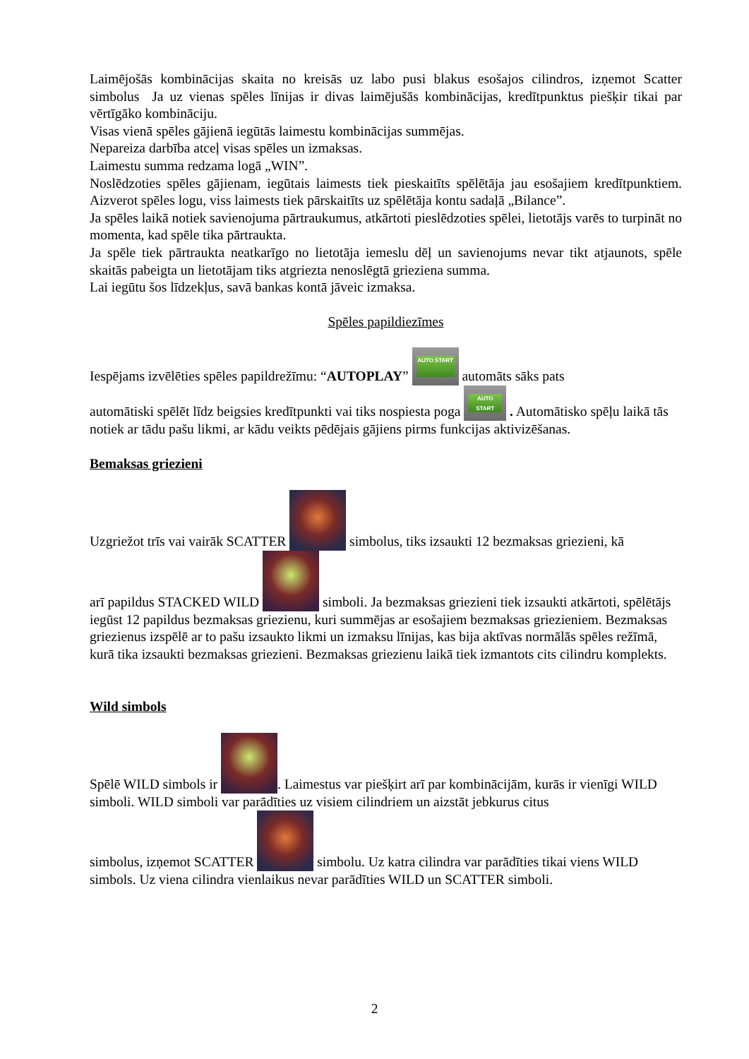Laimējošās kombinācijas skaita no kreisās uz labo pusi blakus esošajos cilindros, izņemot Scatter simbolus Ja uz vienas spēles līnijas ir divas laimējušās kombinācijas, kredītpunktus piešķir tikai par vērtīgāko kombināciju.
Visas vienā spēles gājienā iegūtās laimestu kombinācijas summējas.
Nepareiza darbība atceļ visas spēles un izmaksas.
Laimestu summa redzama logā „WIN”.
Noslēdzoties spēles gājienam, iegūtais laimests tiek pieskaitīts spēlētāja jau esošajiem kredītpunktiem. Aizverot spēles logu, viss laimests tiek pārskaitīts uz spēlētāja kontu sadaļā „Bilance”.
Ja spēles laikā notiek savienojuma pārtraukumus, atkārtoti pieslēdzoties spēlei, lietotājs varēs to turpināt no momenta, kad spēle tika pārtraukta.
Ja spēle tiek pārtraukta neatkarīgo no lietotāja iemeslu dēļ un savienojums nevar tikt atjaunots, spēle skaitās pabeigta un lietotājam tiks atgriezta nenoslēgtā grieziena summa.
Lai iegūtu šos līdzekļus, savā bankas kontā jāveic izmaksa.
Spēles papildiezīmes
Iespējams izvēlēties spēles papildrežīmu: “AUTOPLAY” AUTO START automāts sāks pats
automātiski spēlēt līdz beigsies kredītpunkti vai tiks nospiesta poga AUTO START . Automātisko spēļu laikā tās notiek ar tādu pašu likmi, ar kādu veikts pēdējais gājiens pirms funkcijas aktivizēšanas.
Bemaksas griezieni
Uzgriežot trīs vai vairāk SCATTER simbolus, tiks izsaukti 12 bezmaksas griezieni, kā
arī papildus STACKED WILD simboli. Ja bezmaksas griezieni tiek izsaukti atkārtoti, spēlētājs iegūst 12 papildus bezmaksas griezienu, kuri summējas ar esošajiem bezmaksas griezieniem. Bezmaksas griezienus izspēlē ar to pašu izsaukto likmi un izmaksu līnijas, kas bija aktīvas normālās spēles režīmā, kurā tika izsaukti bezmaksas griezieni. Bezmaksas griezienu laikā tiek izmantots cits cilindru komplekts.
Wild simbols
Spēlē WILD simbols ir . Laimestus var piešķirt arī par kombinācijām, kurās ir vienīgi WILD simboli. WILD simboli var parādīties uz visiem cilindriem un aizstāt jebkurus citus
simbolus, izņemot SCATTER simbolu. Uz katra cilindra var parādīties tikai viens WILD simbols. Uz viena cilindra vienlaikus nevar parādīties WILD un SCATTER simboli.
2